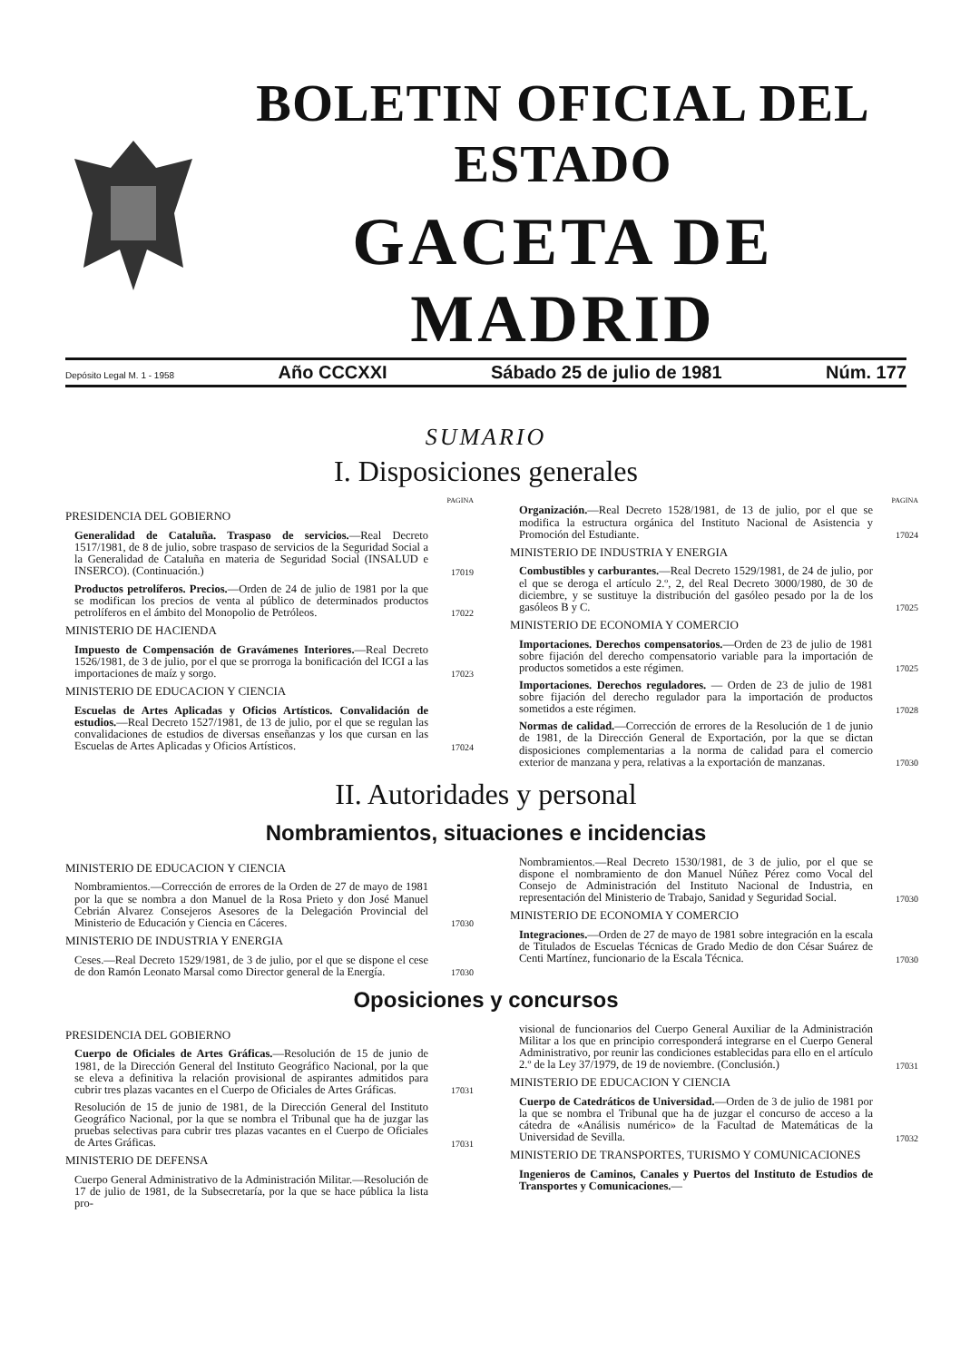BOLETIN OFICIAL DEL ESTADO
GACETA DE MADRID
Depósito Legal M. 1 - 1958 Año CCCXXI Sábado 25 de julio de 1981 Núm. 177
SUMARIO
I. Disposiciones generales
PAGINA
PRESIDENCIA DEL GOBIERNO
Generalidad de Cataluña. Traspaso de servicios.—Real Decreto 1517/1981, de 8 de julio, sobre traspaso de servicios de la Seguridad Social a la Generalidad de Cataluña en materia de Seguridad Social (INSALUD e INSERCO). (Continuación.)
17019
Productos petrolíferos. Precios.—Orden de 24 de julio de 1981 por la que se modifican los precios de venta al público de determinados productos petrolíferos en el ámbito del Monopolio de Petróleos.
17022
MINISTERIO DE HACIENDA
Impuesto de Compensación de Gravámenes Interiores.—Real Decreto 1526/1981, de 3 de julio, por el que se prorroga la bonificación del ICGI a las importaciones de maíz y sorgo.
17023
MINISTERIO DE EDUCACION Y CIENCIA
Escuelas de Artes Aplicadas y Oficios Artísticos. Convalidación de estudios.—Real Decreto 1527/1981, de 13 de julio, por el que se regulan las convalidaciones de estudios de diversas enseñanzas y los que cursan en las Escuelas de Artes Aplicadas y Oficios Artísticos.
17024
PAGINA
Organización.—Real Decreto 1528/1981, de 13 de julio, por el que se modifica la estructura orgánica del Instituto Nacional de Asistencia y Promoción del Estudiante.
17024
MINISTERIO DE INDUSTRIA Y ENERGIA
Combustibles y carburantes.—Real Decreto 1529/1981, de 24 de julio, por el que se deroga el artículo 2.º, 2, del Real Decreto 3000/1980, de 30 de diciembre, y se sustituye la distribución del gasóleo pesado por la de los gasóleos B y C.
17025
MINISTERIO DE ECONOMIA Y COMERCIO
Importaciones. Derechos compensatorios.—Orden de 23 de julio de 1981 sobre fijación del derecho compensatorio variable para la importación de productos sometidos a este régimen.
17025
Importaciones. Derechos reguladores. — Orden de 23 de julio de 1981 sobre fijación del derecho regulador para la importación de productos sometidos a este régimen.
17028
Normas de calidad.—Corrección de errores de la Resolución de 1 de junio de 1981, de la Dirección General de Exportación, por la que se dictan disposiciones complementarias a la norma de calidad para el comercio exterior de manzana y pera, relativas a la exportación de manzanas.
17030
II. Autoridades y personal
Nombramientos, situaciones e incidencias
MINISTERIO DE EDUCACION Y CIENCIA
Nombramientos.—Corrección de errores de la Orden de 27 de mayo de 1981 por la que se nombra a don Manuel de la Rosa Prieto y don José Manuel Cebrián Alvarez Consejeros Asesores de la Delegación Provincial del Ministerio de Educación y Ciencia en Cáceres.
17030
MINISTERIO DE INDUSTRIA Y ENERGIA
Ceses.—Real Decreto 1529/1981, de 3 de julio, por el que se dispone el cese de don Ramón Leonato Marsal como Director general de la Energía.
17030
Nombramientos.—Real Decreto 1530/1981, de 3 de julio, por el que se dispone el nombramiento de don Manuel Núñez Pérez como Vocal del Consejo de Administración del Instituto Nacional de Industria, en representación del Ministerio de Trabajo, Sanidad y Seguridad Social.
17030
MINISTERIO DE ECONOMIA Y COMERCIO
Integraciones.—Orden de 27 de mayo de 1981 sobre integración en la escala de Titulados de Escuelas Técnicas de Grado Medio de don César Suárez de Centi Martínez, funcionario de la Escala Técnica.
17030
Oposiciones y concursos
PRESIDENCIA DEL GOBIERNO
Cuerpo de Oficiales de Artes Gráficas.—Resolución de 15 de junio de 1981, de la Dirección General del Instituto Geográfico Nacional, por la que se eleva a definitiva la relación provisional de aspirantes admitidos para cubrir tres plazas vacantes en el Cuerpo de Oficiales de Artes Gráficas.
17031
Resolución de 15 de junio de 1981, de la Dirección General del Instituto Geográfico Nacional, por la que se nombra el Tribunal que ha de juzgar las pruebas selectivas para cubrir tres plazas vacantes en el Cuerpo de Oficiales de Artes Gráficas.
17031
MINISTERIO DE DEFENSA
Cuerpo General Administrativo de la Administración Militar.—Resolución de 17 de julio de 1981, de la Subsecretaría, por la que se hace pública la lista pro-
visional de funcionarios del Cuerpo General Auxiliar de la Administración Militar a los que en principio corresponderá integrarse en el Cuerpo General Administrativo, por reunir las condiciones establecidas para ello en el artículo 2.º de la Ley 37/1979, de 19 de noviembre. (Conclusión.)
17031
MINISTERIO DE EDUCACION Y CIENCIA
Cuerpo de Catedráticos de Universidad.—Orden de 3 de julio de 1981 por la que se nombra el Tribunal que ha de juzgar el concurso de acceso a la cátedra de «Análisis numérico» de la Facultad de Matemáticas de la Universidad de Sevilla.
17032
MINISTERIO DE TRANSPORTES, TURISMO Y COMUNICACIONES
Ingenieros de Caminos, Canales y Puertos del Instituto de Estudios de Transportes y Comunicaciones.—